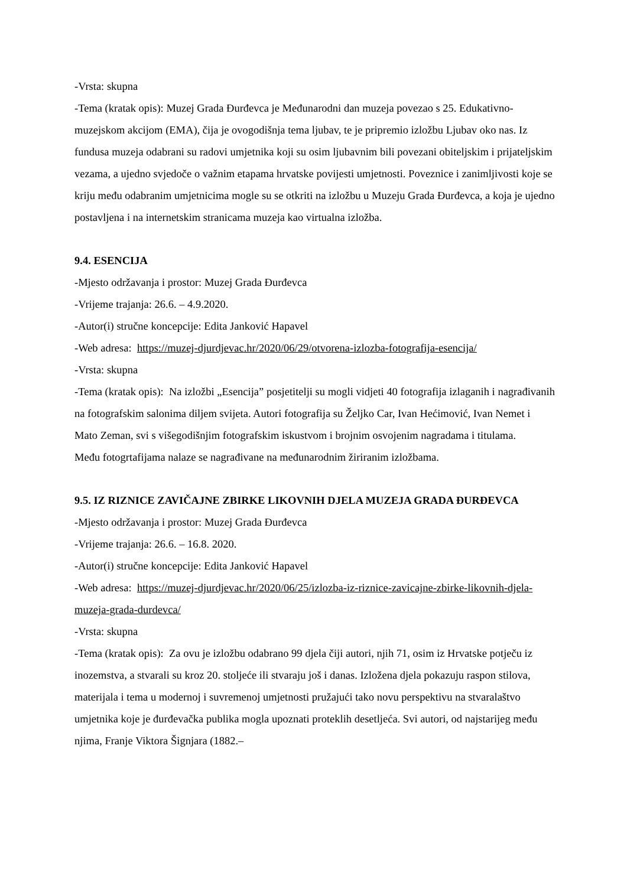-Vrsta: skupna
-Tema (kratak opis): Muzej Grada Đurđevca je Međunarodni dan muzeja povezao s 25. Edukativno-muzejskom akcijom (EMA), čija je ovogodišnja tema ljubav, te je pripremio izložbu Ljubav oko nas. Iz fundusa muzeja odabrani su radovi umjetnika koji su osim ljubavnim bili povezani obiteljskim i prijateljskim vezama, a ujedno svjedoče o važnim etapama hrvatske povijesti umjetnosti. Poveznice i zanimljivosti koje se kriju među odabranim umjetnicima mogle su se otkriti na izložbu u Muzeju Grada Đurđevca, a koja je ujedno postavljena i na internetskim stranicama muzeja kao virtualna izložba.
9.4. ESENCIJA
-Mjesto održavanja i prostor: Muzej Grada Đurđevca
-Vrijeme trajanja: 26.6. – 4.9.2020.
-Autor(i) stručne koncepcije: Edita Janković Hapavel
-Web adresa: https://muzej-djurdjevac.hr/2020/06/29/otvorena-izlozba-fotografija-esencija/
-Vrsta: skupna
-Tema (kratak opis): Na izložbi „Esencija” posjetitelji su mogli vidjeti 40 fotografija izlaganih i nagrađivanih na fotografskim salonima diljem svijeta. Autori fotografija su Željko Car, Ivan Hećimović, Ivan Nemet i Mato Zeman, svi s višegodišnjim fotografskim iskustvom i brojnim osvojenim nagradama i titulama.
Među fotogrtafijama nalaze se nagrađivane na međunarodnim žiriranim izložbama.
9.5. IZ RIZNICE ZAVIČAJNE ZBIRKE LIKOVNIH DJELA MUZEJA GRADA ĐURĐEVCA
-Mjesto održavanja i prostor: Muzej Grada Đurđevca
-Vrijeme trajanja: 26.6. – 16.8. 2020.
-Autor(i) stručne koncepcije: Edita Janković Hapavel
-Web adresa: https://muzej-djurdjevac.hr/2020/06/25/izlozba-iz-riznice-zavicajne-zbirke-likovnih-djela-muzeja-grada-durdevca/
-Vrsta: skupna
-Tema (kratak opis): Za ovu je izložbu odabrano 99 djela čiji autori, njih 71, osim iz Hrvatske potječu iz inozemstva, a stvarali su kroz 20. stoljeće ili stvaraju još i danas. Izložena djela pokazuju raspon stilova, materijala i tema u modernoj i suvremenoj umjetnosti pružajući tako novu perspektivu na stvaralaštvo umjetnika koje je đurđevačka publika mogla upoznati proteklih desetljeća. Svi autori, od najstarijeg među njima, Franje Viktora Šignjara (1882.–